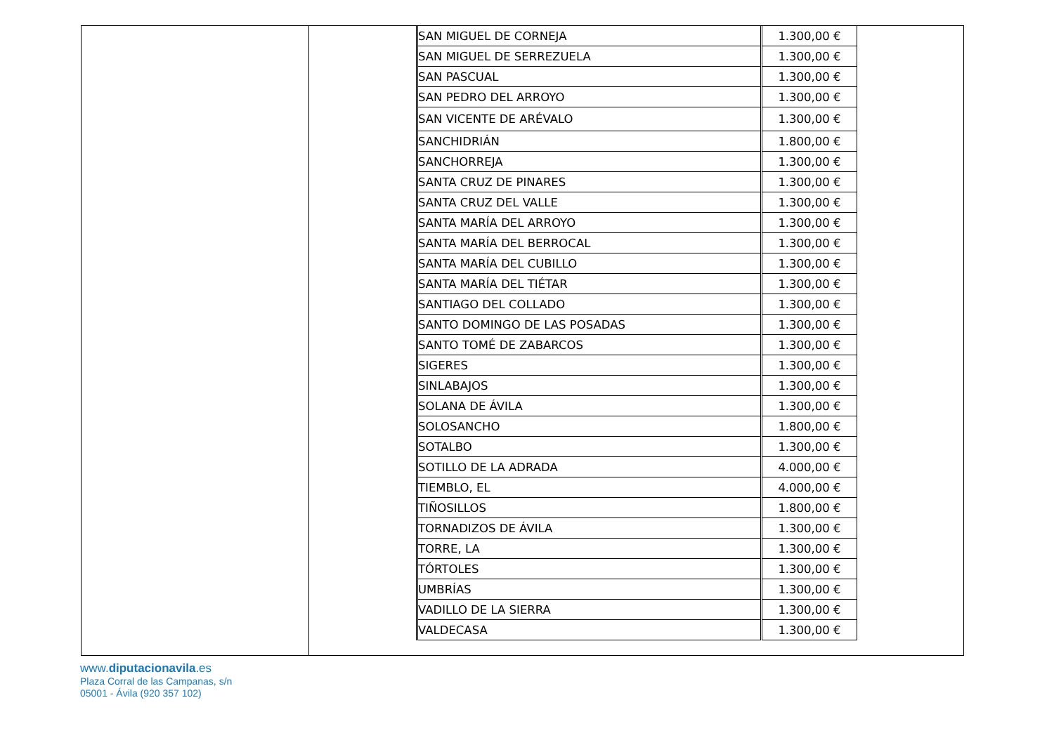| SAN MIGUEL DE CORNEJA | 1.300,00 € |
| SAN MIGUEL DE SERREZUELA | 1.300,00 € |
| SAN PASCUAL | 1.300,00 € |
| SAN PEDRO DEL ARROYO | 1.300,00 € |
| SAN VICENTE DE ARÉVALO | 1.300,00 € |
| SANCHIDRIÁN | 1.800,00 € |
| SANCHORREJA | 1.300,00 € |
| SANTA CRUZ DE PINARES | 1.300,00 € |
| SANTA CRUZ DEL VALLE | 1.300,00 € |
| SANTA MARÍA DEL ARROYO | 1.300,00 € |
| SANTA MARÍA DEL BERROCAL | 1.300,00 € |
| SANTA MARÍA DEL CUBILLO | 1.300,00 € |
| SANTA MARÍA DEL TIÉTAR | 1.300,00 € |
| SANTIAGO DEL COLLADO | 1.300,00 € |
| SANTO DOMINGO DE LAS POSADAS | 1.300,00 € |
| SANTO TOMÉ DE ZABARCOS | 1.300,00 € |
| SIGERES | 1.300,00 € |
| SINLABAJOS | 1.300,00 € |
| SOLANA DE ÁVILA | 1.300,00 € |
| SOLOSANCHO | 1.800,00 € |
| SOTALBO | 1.300,00 € |
| SOTILLO DE LA ADRADA | 4.000,00 € |
| TIEMBLO, EL | 4.000,00 € |
| TIÑOSILLOS | 1.800,00 € |
| TORNADIZOS DE ÁVILA | 1.300,00 € |
| TORRE, LA | 1.300,00 € |
| TÓRTOLES | 1.300,00 € |
| UMBRÍAS | 1.300,00 € |
| VADILLO DE LA SIERRA | 1.300,00 € |
| VALDECASA | 1.300,00 € |
www.diputacionavila.es
Plaza Corral de las Campanas, s/n
05001 - Ávila (920 357 102)